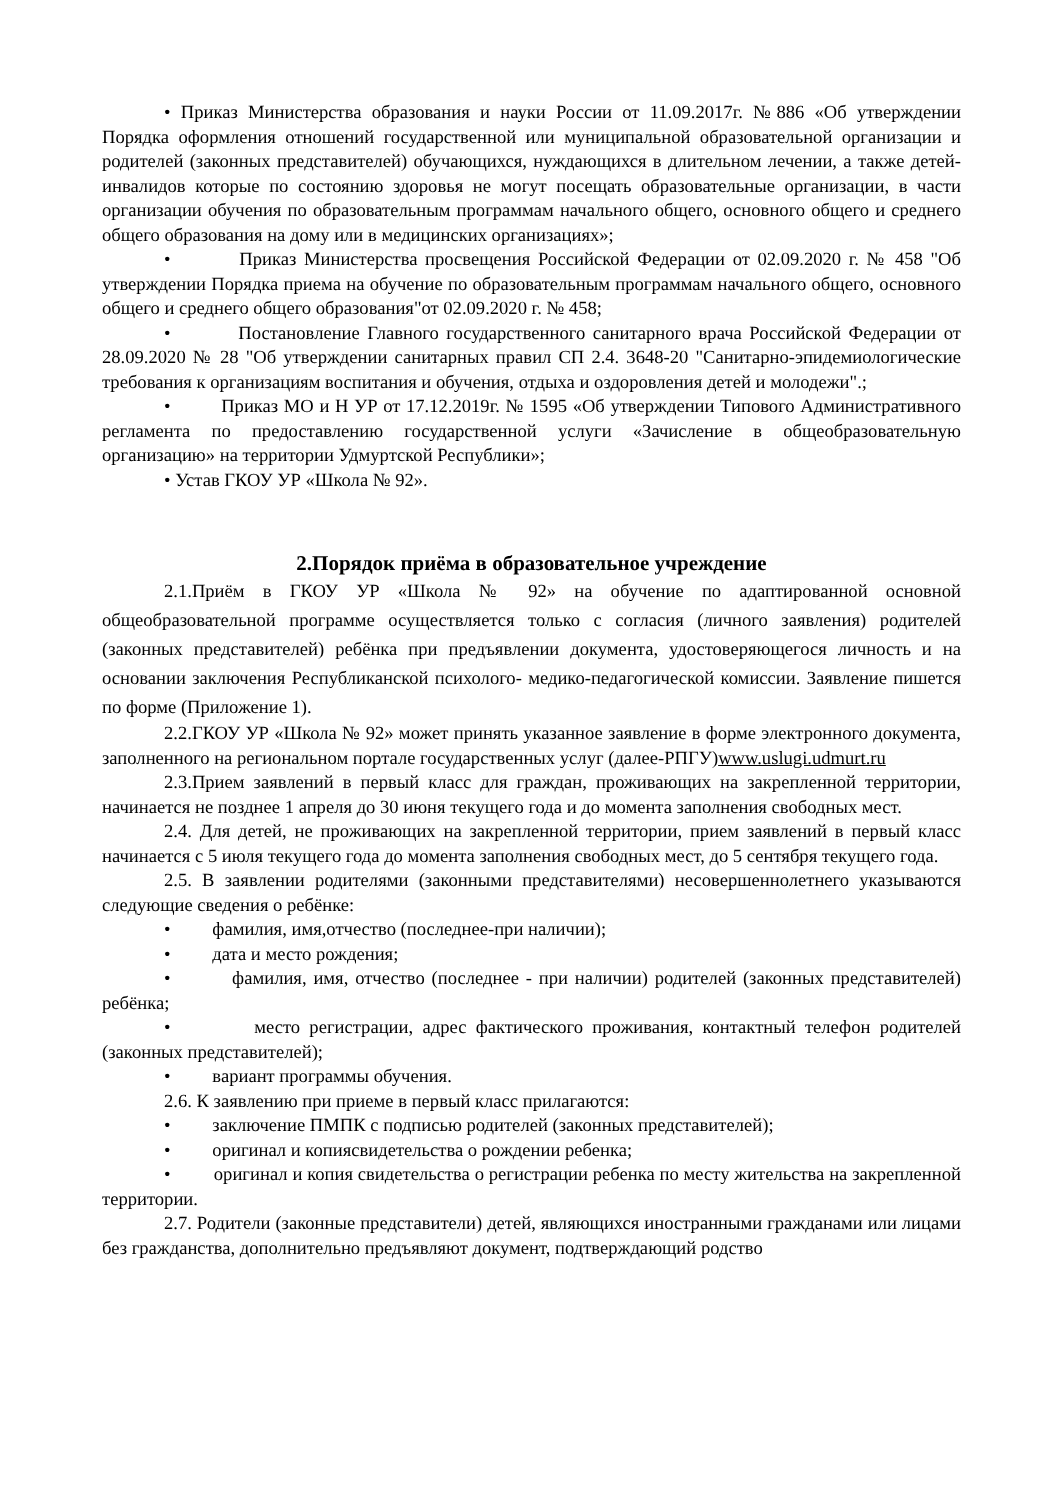• Приказ Министерства образования и науки России от 11.09.2017г. №886 «Об утверждении Порядка оформления отношений государственной или муниципальной образовательной организации и родителей (законных представителей) обучающихся, нуждающихся в длительном лечении, а также детей-инвалидов которые по состоянию здоровья не могут посещать образовательные организации, в части организации обучения по образовательным программам начального общего, основного общего и среднего общего образования на дому или в медицинских организациях»;
• Приказ Министерства просвещения Российской Федерации от 02.09.2020 г. № 458 "Об утверждении Порядка приема на обучение по образовательным программам начального общего, основного общего и среднего общего образования"от 02.09.2020 г. № 458;
• Постановление Главного государственного санитарного врача Российской Федерации от 28.09.2020 № 28 "Об утверждении санитарных правил СП 2.4. 3648-20 "Санитарно-эпидемиологические требования к организациям воспитания и обучения, отдыха и оздоровления детей и молодежи".;
• Приказ МО и Н УР от 17.12.2019г. № 1595 «Об утверждении Типового Административного регламента по предоставлению государственной услуги «Зачисление в общеобразовательную организацию» на территории Удмуртской Республики»;
• Устав ГКОУ УР «Школа № 92».
2.Порядок приёма в образовательное учреждение
2.1.Приём в ГКОУ УР «Школа № 92» на обучение по адаптированной основной общеобразовательной программе осуществляется только с согласия (личного заявления) родителей (законных представителей) ребёнка при предъявлении документа, удостоверяющегося личность и на основании заключения Республиканской психолого- медико-педагогической комиссии. Заявление пишется по форме (Приложение 1).
2.2.ГКОУ УР «Школа № 92» может принять указанное заявление в форме электронного документа, заполненного на региональном портале государственных услуг (далее-РПГУ)www.uslugi.udmurt.ru
2.3.Прием заявлений в первый класс для граждан, проживающих на закрепленной территории, начинается не позднее 1 апреля до 30 июня текущего года и до момента заполнения свободных мест.
2.4. Для детей, не проживающих на закрепленной территории, прием заявлений в первый класс начинается с 5 июля текущего года до момента заполнения свободных мест, до 5 сентября текущего года.
2.5. В заявлении родителями (законными представителями) несовершеннолетнего указываются следующие сведения о ребёнке:
• фамилия, имя,отчество (последнее-при наличии);
• дата и место рождения;
• фамилия, имя, отчество (последнее - при наличии) родителей (законных представителей) ребёнка;
• место регистрации, адрес фактического проживания, контактный телефон родителей (законных представителей);
• вариант программы обучения.
2.6. К заявлению при приеме в первый класс прилагаются:
• заключение ПМПК с подписью родителей (законных представителей);
• оригинал и копиясвидетельства о рождении ребенка;
• оригинал и копия свидетельства о регистрации ребенка по месту жительства на закрепленной территории.
2.7. Родители (законные представители) детей, являющихся иностранными гражданами или лицами без гражданства, дополнительно предъявляют документ, подтверждающий родство